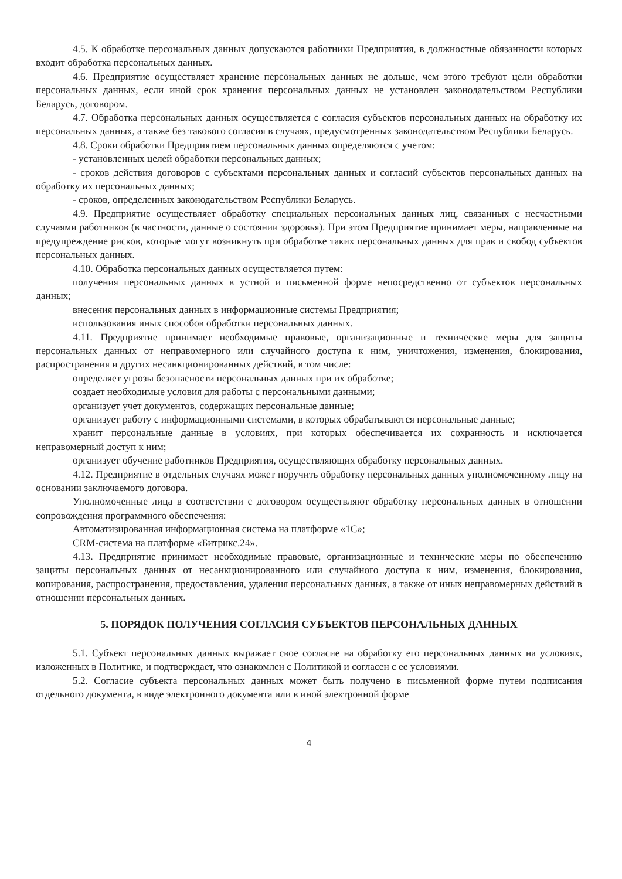4.5. К обработке персональных данных допускаются работники Предприятия, в должностные обязанности которых входит обработка персональных данных.
4.6. Предприятие осуществляет хранение персональных данных не дольше, чем этого требуют цели обработки персональных данных, если иной срок хранения персональных данных не установлен законодательством Республики Беларусь, договором.
4.7. Обработка персональных данных осуществляется с согласия субъектов персональных данных на обработку их персональных данных, а также без такового согласия в случаях, предусмотренных законодательством Республики Беларусь.
4.8. Сроки обработки Предприятием персональных данных определяются с учетом:
- установленных целей обработки персональных данных;
- сроков действия договоров с субъектами персональных данных и согласий субъектов персональных данных на обработку их персональных данных;
- сроков, определенных законодательством Республики Беларусь.
4.9. Предприятие осуществляет обработку специальных персональных данных лиц, связанных с несчастными случаями работников (в частности, данные о состоянии здоровья). При этом Предприятие принимает меры, направленные на предупреждение рисков, которые могут возникнуть при обработке таких персональных данных для прав и свобод субъектов персональных данных.
4.10. Обработка персональных данных осуществляется путем:
получения персональных данных в устной и письменной форме непосредственно от субъектов персональных данных;
внесения персональных данных в информационные системы Предприятия;
использования иных способов обработки персональных данных.
4.11. Предприятие принимает необходимые правовые, организационные и технические меры для защиты персональных данных от неправомерного или случайного доступа к ним, уничтожения, изменения, блокирования, распространения и других несанкционированных действий, в том числе:
определяет угрозы безопасности персональных данных при их обработке;
создает необходимые условия для работы с персональными данными;
организует учет документов, содержащих персональные данные;
организует работу с информационными системами, в которых обрабатываются персональные данные;
хранит персональные данные в условиях, при которых обеспечивается их сохранность и исключается неправомерный доступ к ним;
организует обучение работников Предприятия, осуществляющих обработку персональных данных.
4.12. Предприятие в отдельных случаях может поручить обработку персональных данных уполномоченному лицу на основании заключаемого договора.
Уполномоченные лица в соответствии с договором осуществляют обработку персональных данных в отношении сопровождения программного обеспечения:
Автоматизированная информационная система на платформе «1С»;
CRM-система на платформе «Битрикс.24».
4.13. Предприятие принимает необходимые правовые, организационные и технические меры по обеспечению защиты персональных данных от несанкционированного или случайного доступа к ним, изменения, блокирования, копирования, распространения, предоставления, удаления персональных данных, а также от иных неправомерных действий в отношении персональных данных.
5. ПОРЯДОК ПОЛУЧЕНИЯ СОГЛАСИЯ СУБЪЕКТОВ ПЕРСОНАЛЬНЫХ ДАННЫХ
5.1. Субъект персональных данных выражает свое согласие на обработку его персональных данных на условиях, изложенных в Политике, и подтверждает, что ознакомлен с Политикой и согласен с ее условиями.
5.2. Согласие субъекта персональных данных может быть получено в письменной форме путем подписания отдельного документа, в виде электронного документа или в иной электронной форме
4